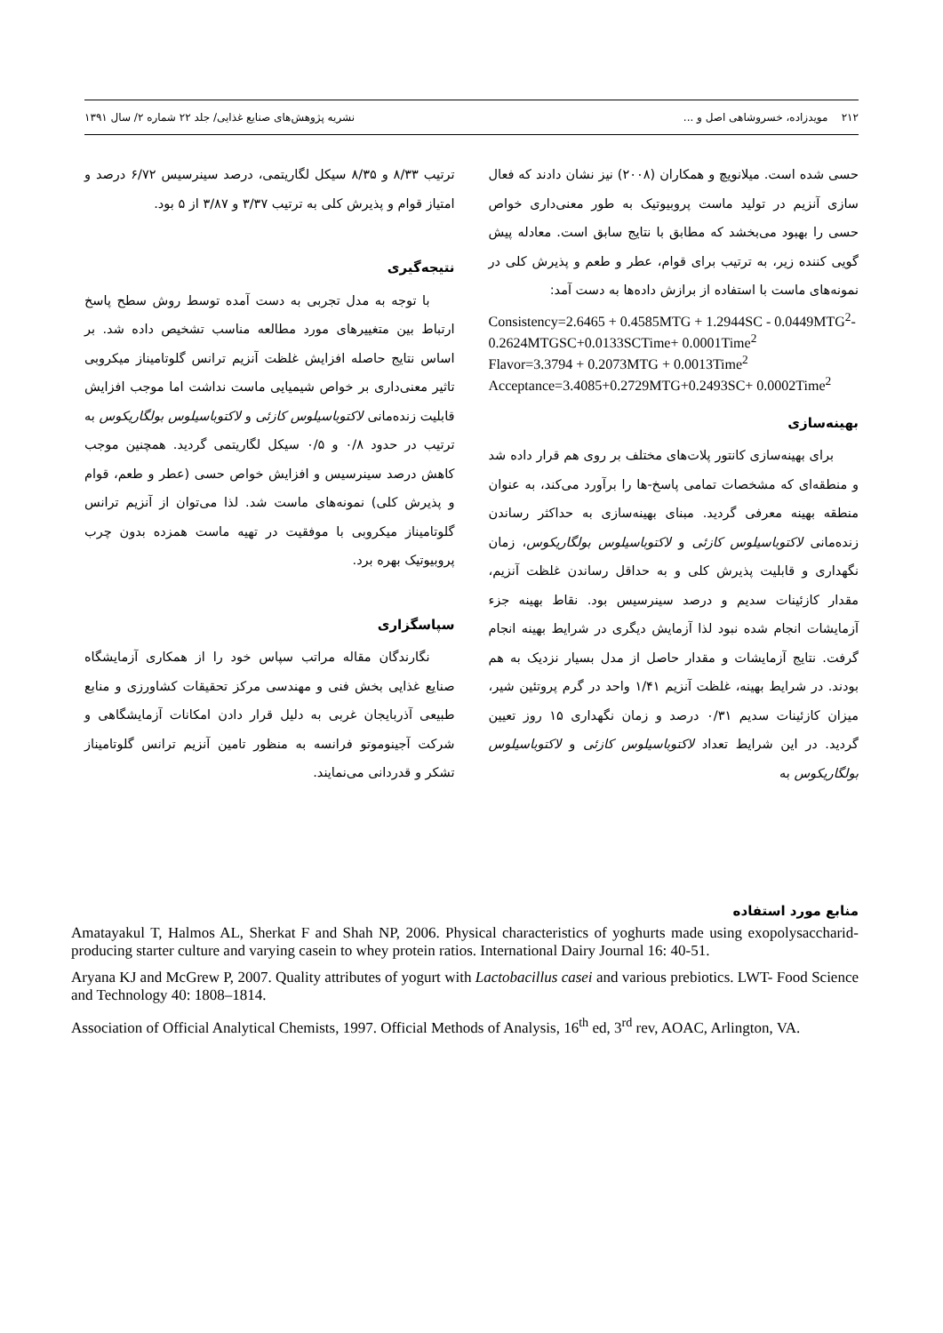۲۱۲ مویدزاده، خسروشاهی اصل و ... نشریه پژوهش‌های صنایع غذایی/ جلد ۲۲ شماره ۲/ سال ۱۳۹۱
حسی شده است. میلانویچ و همکاران (۲۰۰۸) نیز نشان دادند که فعال سازی آنزیم در تولید ماست پروبیوتیک به طور معنی‌داری خواص حسی را بهبود می‌بخشد که مطابق با نتایج سابق است. معادله پیش گویی کننده زیر، به ترتیب برای قوام، عطر و طعم و پذیرش کلی در نمونه‌های ماست با استفاده از برازش داده‌ها به دست آمد:
Consistency=2.6465 + 0.4585MTG + 1.2944SC - 0.0449MTG<sup>2</sup>-0.2624MTGSC+0.0133SCTime+ 0.0001Time<sup>2</sup>
Flavor=3.3794 + 0.2073MTG + 0.0013Time<sup>2</sup>
Acceptance=3.4085+0.2729MTG+0.2493SC+ 0.0002Time<sup>2</sup>
بهینه‌سازی
برای بهینه‌سازی کانتور پلات‌های مختلف بر روی هم قرار داده شد و منطقه‌ای که مشخصات تمامی پاسخ-ها را برآورد می‌کند، به عنوان منطقه بهینه معرفی گردید. مبنای بهینه‌سازی به حداکثر رساندن زنده‌مانی لاکتوباسیلوس کازئی و لاکتوباسیلوس بولگاریکوس، زمان نگهداری و قابلیت پذیرش کلی و به حداقل رساندن غلظت آنزیم، مقدار کازئینات سدیم و درصد سینرسیس بود. نقاط بهینه جزء آزمایشات انجام شده نبود لذا آزمایش دیگری در شرایط بهینه انجام گرفت. نتایج آزمایشات و مقدار حاصل از مدل بسیار نزدیک به هم بودند. در شرایط بهینه، غلظت آنزیم ۱/۴۱ واحد در گرم پروتئین شیر، میزان کازئینات سدیم ۰/۳۱ درصد و زمان نگهداری ۱۵ روز تعیین گردید. در این شرایط تعداد لاکتوباسیلوس کازئی و لاکتوباسیلوس بولگاریکوس به
ترتیب ۸/۳۳ و ۸/۳۵ سیکل لگاریتمی، درصد سینرسیس ۶/۷۲ درصد و امتیاز قوام و پذیرش کلی به ترتیب ۳/۳۷ و ۳/۸۷ از ۵ بود.
نتیجه‌گیری
با توجه به مدل تجربی به دست آمده توسط روش سطح پاسخ ارتباط بین متغییرهای مورد مطالعه مناسب تشخیص داده شد. بر اساس نتایج حاصله افزایش غلظت آنزیم ترانس گلوتامیناز میکروبی تاثیر معنی‌داری بر خواص شیمیایی ماست نداشت اما موجب افزایش قابلیت زنده‌مانی لاکتوباسیلوس کازئی و لاکتوباسیلوس بولگاریکوس به ترتیب در حدود ۰/۸ و ۰/۵ سیکل لگاریتمی گردید. همچنین موجب کاهش درصد سینرسیس و افزایش خواص حسی (عطر و طعم، قوام و پذیرش کلی) نمونه‌های ماست شد. لذا می‌توان از آنزیم ترانس گلوتامیناز میکروبی با موفقیت در تهیه ماست همزده بدون چرب پروبیوتیک بهره برد.
سپاسگزاری
نگارندگان مقاله مراتب سپاس خود را از همکاری آزمایشگاه صنایع غذایی بخش فنی و مهندسی مرکز تحقیقات کشاورزی و منابع طبیعی آذربایجان غربی به دلیل قرار دادن امکانات آزمایشگاهی و شرکت آجینوموتو فرانسه به منظور تامین آنزیم ترانس گلوتامیناز تشکر و قدردانی می‌نمایند.
منابع مورد استفاده
Amatayakul T, Halmos AL, Sherkat F and Shah NP, 2006. Physical characteristics of yoghurts made using exopolysaccharid-producing starter culture and varying casein to whey protein ratios. International Dairy Journal 16: 40-51.
Aryana KJ and McGrew P, 2007. Quality attributes of yogurt with Lactobacillus casei and various prebiotics. LWT- Food Science and Technology 40: 1808–1814.
Association of Official Analytical Chemists, 1997. Official Methods of Analysis, 16<sup>th</sup> ed, 3<sup>rd</sup> rev, AOAC, Arlington, VA.